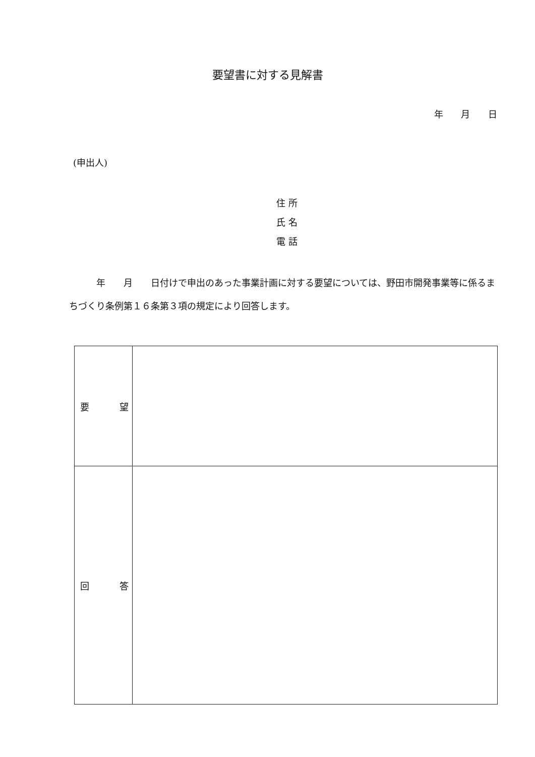要望書に対する見解書
年 月 日
(申出人)
住 所
氏 名
電 話
　　　年　　月　　日付けで申出のあった事業計画に対する要望については、野田市開発事業等に係るまちづくり条例第１６条第３項の規定により回答します。
| 要 望 | |
| 回 答 | |